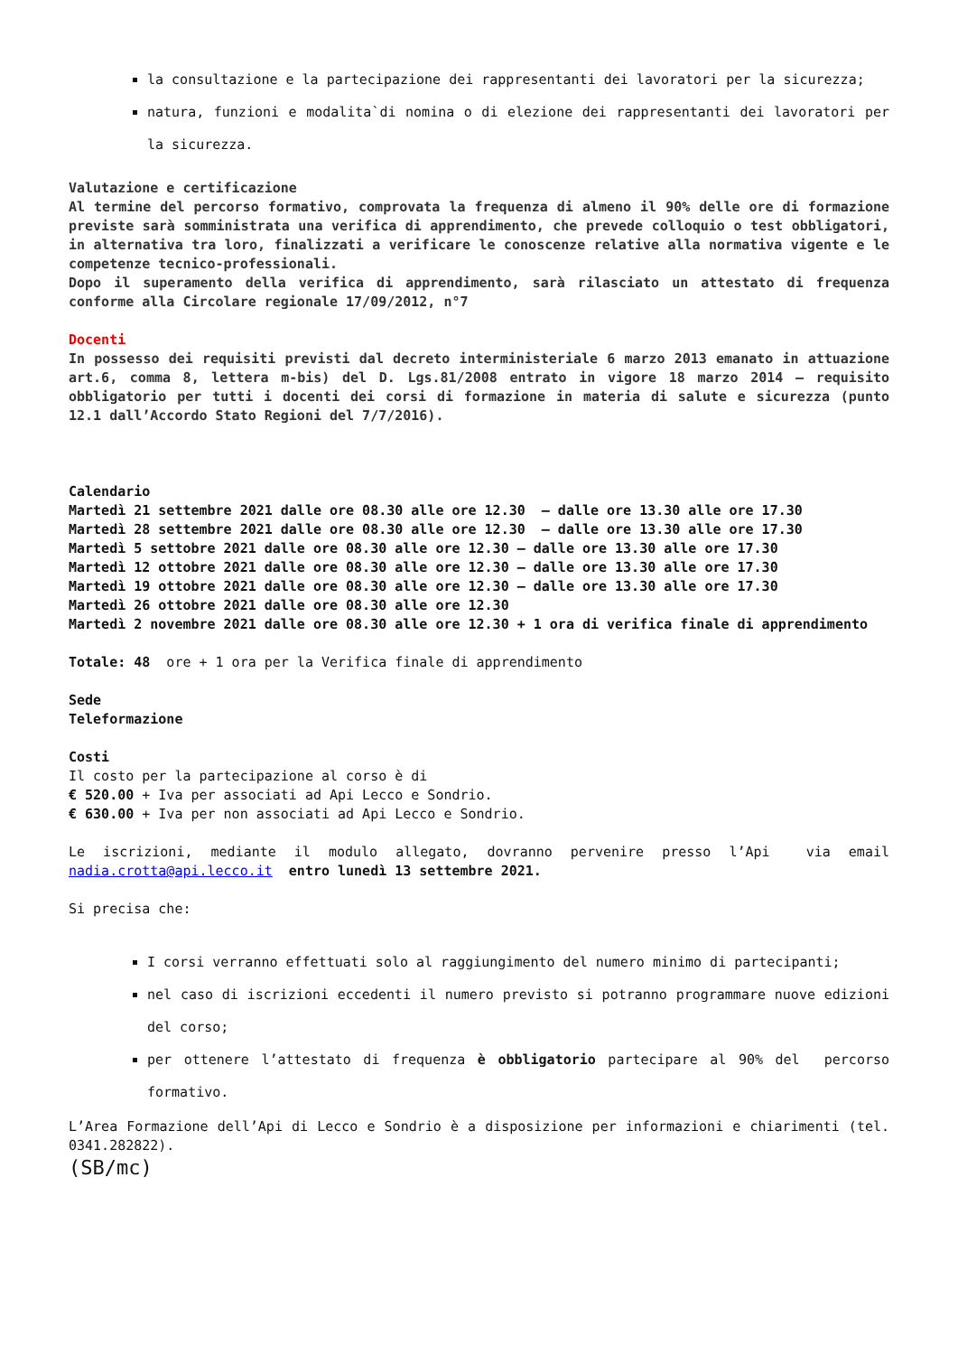la consultazione e la partecipazione dei rappresentanti dei lavoratori per la sicurezza;
natura, funzioni e modalita`di nomina o di elezione dei rappresentanti dei lavoratori per la sicurezza.
Valutazione e certificazione
Al termine del percorso formativo, comprovata la frequenza di almeno il 90% delle ore di formazione previste sarà somministrata una verifica di apprendimento, che prevede colloquio o test obbligatori, in alternativa tra loro, finalizzati a verificare le conoscenze relative alla normativa vigente e le competenze tecnico-professionali.
Dopo il superamento della verifica di apprendimento, sarà rilasciato un attestato di frequenza conforme alla Circolare regionale 17/09/2012, n°7
Docenti
In possesso dei requisiti previsti dal decreto interministeriale 6 marzo 2013 emanato in attuazione art.6, comma 8, lettera m-bis) del D. Lgs.81/2008 entrato in vigore 18 marzo 2014 – requisito obbligatorio per tutti i docenti dei corsi di formazione in materia di salute e sicurezza (punto 12.1 dall’Accordo Stato Regioni del 7/7/2016).
Calendario
Martedì 21 settembre 2021 dalle ore 08.30 alle ore 12.30 – dalle ore 13.30 alle ore 17.30
Martedì 28 settembre 2021 dalle ore 08.30 alle ore 12.30 – dalle ore 13.30 alle ore 17.30
Martedì 5 settobre 2021 dalle ore 08.30 alle ore 12.30 – dalle ore 13.30 alle ore 17.30
Martedì 12 ottobre 2021 dalle ore 08.30 alle ore 12.30 – dalle ore 13.30 alle ore 17.30
Martedì 19 ottobre 2021 dalle ore 08.30 alle ore 12.30 – dalle ore 13.30 alle ore 17.30
Martedì 26 ottobre 2021 dalle ore 08.30 alle ore 12.30
Martedì 2 novembre 2021 dalle ore 08.30 alle ore 12.30 + 1 ora di verifica finale di apprendimento
Totale: 48 ore + 1 ora per la Verifica finale di apprendimento
Sede
Teleformazione
Costi
Il costo per la partecipazione al corso è di
€ 520.00 + Iva per associati ad Api Lecco e Sondrio.
€ 630.00 + Iva per non associati ad Api Lecco e Sondrio.
Le iscrizioni, mediante il modulo allegato, dovranno pervenire presso l’Api via email nadia.crotta@api.lecco.it entro lunedì 13 settembre 2021.
Si precisa che:
I corsi verranno effettuati solo al raggiungimento del numero minimo di partecipanti;
nel caso di iscrizioni eccedenti il numero previsto si potranno programmare nuove edizioni del corso;
per ottenere l’attestato di frequenza è obbligatorio partecipare al 90% del percorso formativo.
L’Area Formazione dell’Api di Lecco e Sondrio è a disposizione per informazioni e chiarimenti (tel. 0341.282822).
(SB/mc)